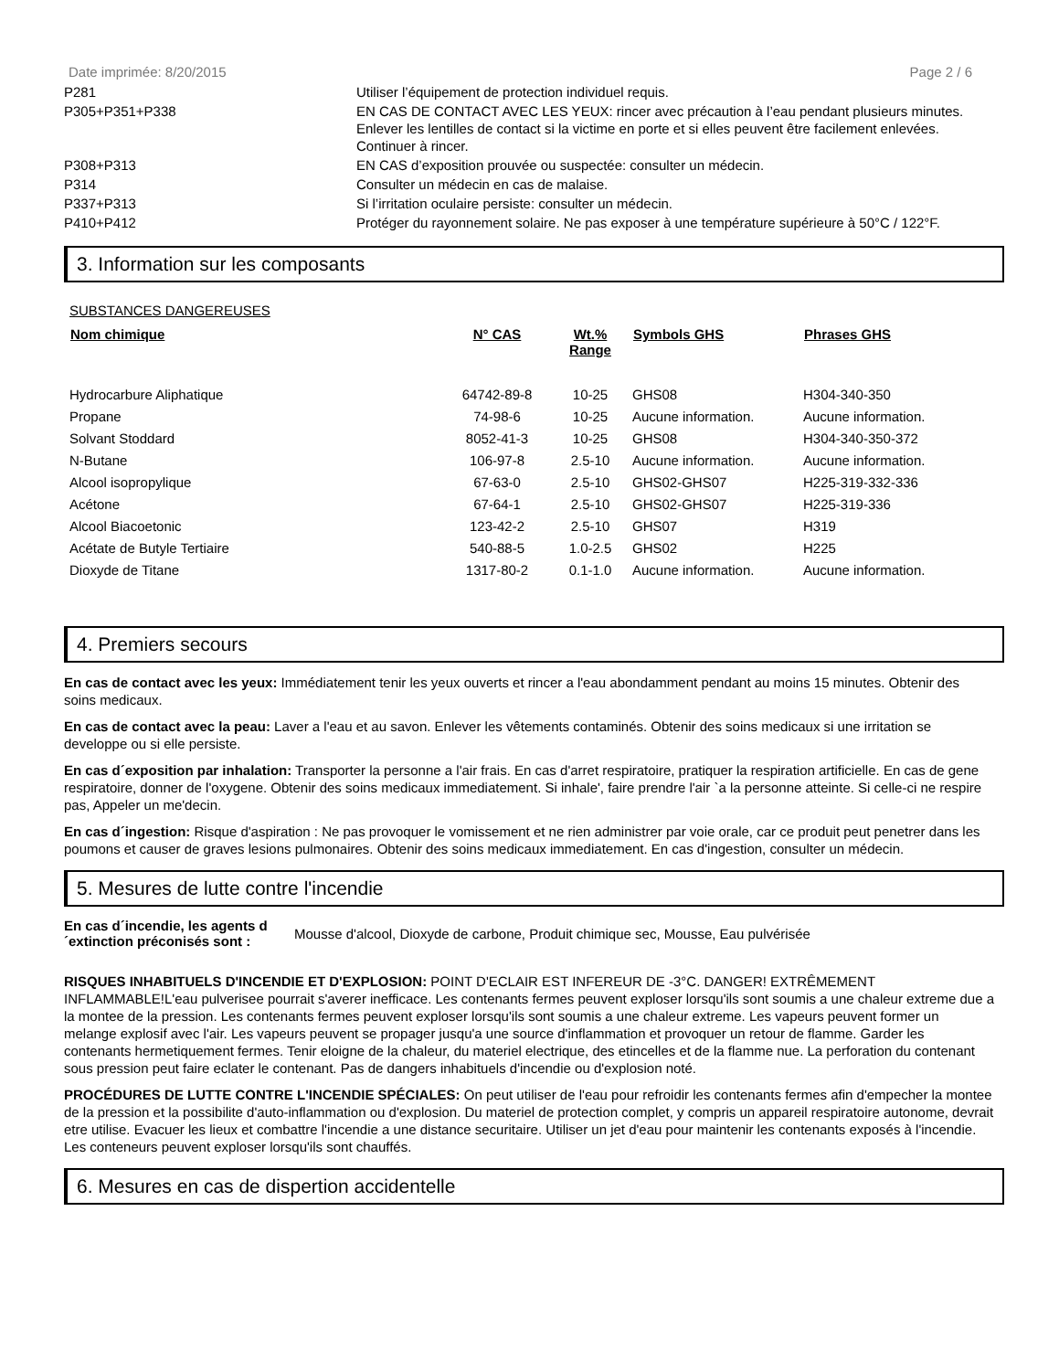Date imprimée: 8/20/2015 Page 2 / 6
| P281 | Utiliser l’équipement de protection individuel requis. |
| P305+P351+P338 | EN CAS DE CONTACT AVEC LES YEUX: rincer avec précaution à l’eau pendant plusieurs minutes. Enlever les lentilles de contact si la victime en porte et si elles peuvent être facilement enlevées. Continuer à rincer. |
| P308+P313 | EN CAS d’exposition prouvée ou suspectée: consulter un médecin. |
| P314 | Consulter un médecin en cas de malaise. |
| P337+P313 | Si l’irritation oculaire persiste: consulter un médecin. |
| P410+P412 | Protéger du rayonnement solaire. Ne pas exposer à une température supérieure à 50°C / 122°F. |
3. Information sur les composants
SUBSTANCES DANGEREUSES
| Nom chimique | N° CAS | Wt.% Range | Symbols GHS | Phrases GHS |
| --- | --- | --- | --- | --- |
| Hydrocarbure Aliphatique | 64742-89-8 | 10-25 | GHS08 | H304-340-350 |
| Propane | 74-98-6 | 10-25 | Aucune information. | Aucune information. |
| Solvant Stoddard | 8052-41-3 | 10-25 | GHS08 | H304-340-350-372 |
| N-Butane | 106-97-8 | 2.5-10 | Aucune information. | Aucune information. |
| Alcool isopropylique | 67-63-0 | 2.5-10 | GHS02-GHS07 | H225-319-332-336 |
| Acétone | 67-64-1 | 2.5-10 | GHS02-GHS07 | H225-319-336 |
| Alcool Biacoetonic | 123-42-2 | 2.5-10 | GHS07 | H319 |
| Acétate de Butyle Tertiaire | 540-88-5 | 1.0-2.5 | GHS02 | H225 |
| Dioxyde de Titane | 1317-80-2 | 0.1-1.0 | Aucune information. | Aucune information. |
4. Premiers secours
En cas de contact avec les yeux: Immédiatement tenir les yeux ouverts et rincer a l'eau abondamment pendant au moins 15 minutes. Obtenir des soins medicaux.
En cas de contact avec la peau: Laver a l'eau et au savon. Enlever les vêtements contaminés. Obtenir des soins medicaux si une irritation se developpe ou si elle persiste.
En cas d´exposition par inhalation: Transporter la personne a l'air frais. En cas d'arret respiratoire, pratiquer la respiration artificielle. En cas de gene respiratoire, donner de l'oxygene. Obtenir des soins medicaux immediatement. Si inhale', faire prendre l'air `a la personne atteinte. Si celle-ci ne respire pas, Appeler un me'decin.
En cas d´ingestion: Risque d'aspiration : Ne pas provoquer le vomissement et ne rien administrer par voie orale, car ce produit peut penetrer dans les poumons et causer de graves lesions pulmonaires. Obtenir des soins medicaux immediatement. En cas d'ingestion, consulter un médecin.
5. Mesures de lutte contre l'incendie
En cas d´incendie, les agents d´extinction préconisés sont : Mousse d'alcool, Dioxyde de carbone, Produit chimique sec, Mousse, Eau pulvérisée
RISQUES INHABITUELS D'INCENDIE ET D'EXPLOSION: POINT D'ECLAIR EST INFEREUR DE -3°C. DANGER! EXTRÊMEMENT INFLAMMABLE!L'eau pulverisee pourrait s'averer inefficace. Les contenants fermes peuvent exploser lorsqu'ils sont soumis a une chaleur extreme due a la montee de la pression. Les contenants fermes peuvent exploser lorsqu'ils sont soumis a une chaleur extreme. Les vapeurs peuvent former un melange explosif avec l'air. Les vapeurs peuvent se propager jusqu'a une source d'inflammation et provoquer un retour de flamme. Garder les contenants hermetiquement fermes. Tenir eloigne de la chaleur, du materiel electrique, des etincelles et de la flamme nue. La perforation du contenant sous pression peut faire eclater le contenant. Pas de dangers inhabituels d'incendie ou d'explosion noté.
PROCÉDURES DE LUTTE CONTRE L'INCENDIE SPÉCIALES: On peut utiliser de l'eau pour refroidir les contenants fermes afin d'empecher la montee de la pression et la possibilite d'auto-inflammation ou d'explosion. Du materiel de protection complet, y compris un appareil respiratoire autonome, devrait etre utilise. Evacuer les lieux et combattre l'incendie a une distance securitaire. Utiliser un jet d'eau pour maintenir les contenants exposés à l'incendie. Les conteneurs peuvent exploser lorsqu'ils sont chauffés.
6. Mesures en cas de dispertion accidentelle